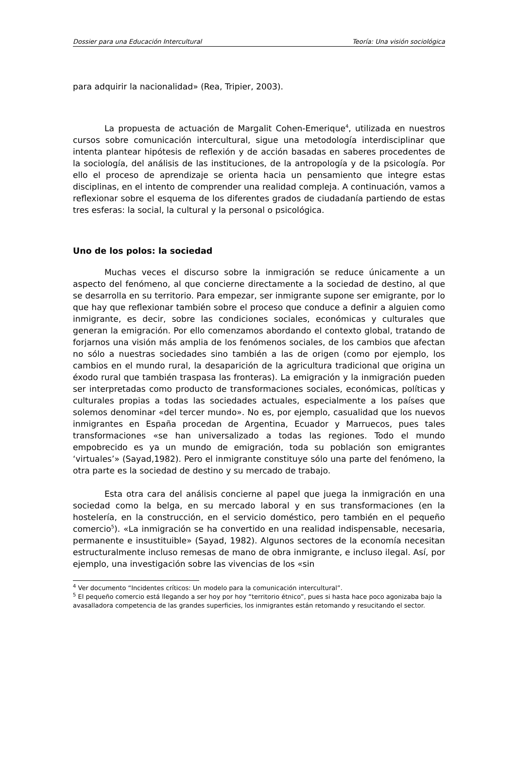Dossier para una Educación Intercultural Teoría: Una visión sociológica
para adquirir la nacionalidad» (Rea, Tripier, 2003).
La propuesta de actuación de Margalit Cohen-Emerique<sup>4</sup>, utilizada en nuestros cursos sobre comunicación intercultural, sigue una metodología interdisciplinar que intenta plantear hipótesis de reflexión y de acción basadas en saberes procedentes de la sociología, del análisis de las instituciones, de la antropología y de la psicología. Por ello el proceso de aprendizaje se orienta hacia un pensamiento que integre estas disciplinas, en el intento de comprender una realidad compleja. A continuación, vamos a reflexionar sobre el esquema de los diferentes grados de ciudadanía partiendo de estas tres esferas: la social, la cultural y la personal o psicológica.
Uno de los polos: la sociedad
Muchas veces el discurso sobre la inmigración se reduce únicamente a un aspecto del fenómeno, al que concierne directamente a la sociedad de destino, al que se desarrolla en su territorio. Para empezar, ser inmigrante supone ser emigrante, por lo que hay que reflexionar también sobre el proceso que conduce a definir a alguien como inmigrante, es decir, sobre las condiciones sociales, económicas y culturales que generan la emigración. Por ello comenzamos abordando el contexto global, tratando de forjarnos una visión más amplia de los fenómenos sociales, de los cambios que afectan no sólo a nuestras sociedades sino también a las de origen (como por ejemplo, los cambios en el mundo rural, la desaparición de la agricultura tradicional que origina un éxodo rural que también traspasa las fronteras). La emigración y la inmigración pueden ser interpretadas como producto de transformaciones sociales, económicas, políticas y culturales propias a todas las sociedades actuales, especialmente a los países que solemos denominar «del tercer mundo». No es, por ejemplo, casualidad que los nuevos inmigrantes en España procedan de Argentina, Ecuador y Marruecos, pues tales transformaciones «se han universalizado a todas las regiones. Todo el mundo empobrecido es ya un mundo de emigración, toda su población son emigrantes ‘virtuales’» (Sayad,1982). Pero el inmigrante constituye sólo una parte del fenómeno, la otra parte es la sociedad de destino y su mercado de trabajo.
Esta otra cara del análisis concierne al papel que juega la inmigración en una sociedad como la belga, en su mercado laboral y en sus transformaciones (en la hostelería, en la construcción, en el servicio doméstico, pero también en el pequeño comercio<sup>5</sup>). «La inmigración se ha convertido en una realidad indispensable, necesaria, permanente e insustituible» (Sayad, 1982). Algunos sectores de la economía necesitan estructuralmente incluso remesas de mano de obra inmigrante, e incluso ilegal. Así, por ejemplo, una investigación sobre las vivencias de los «sin
<sup>4</sup> Ver documento “Incidentes críticos: Un modelo para la comunicación intercultural”.
<sup>5</sup> El pequeño comercio está llegando a ser hoy por hoy “territorio étnico”, pues si hasta hace poco agonizaba bajo la avasalladora competencia de las grandes superficies, los inmigrantes están retomando y resucitando el sector.